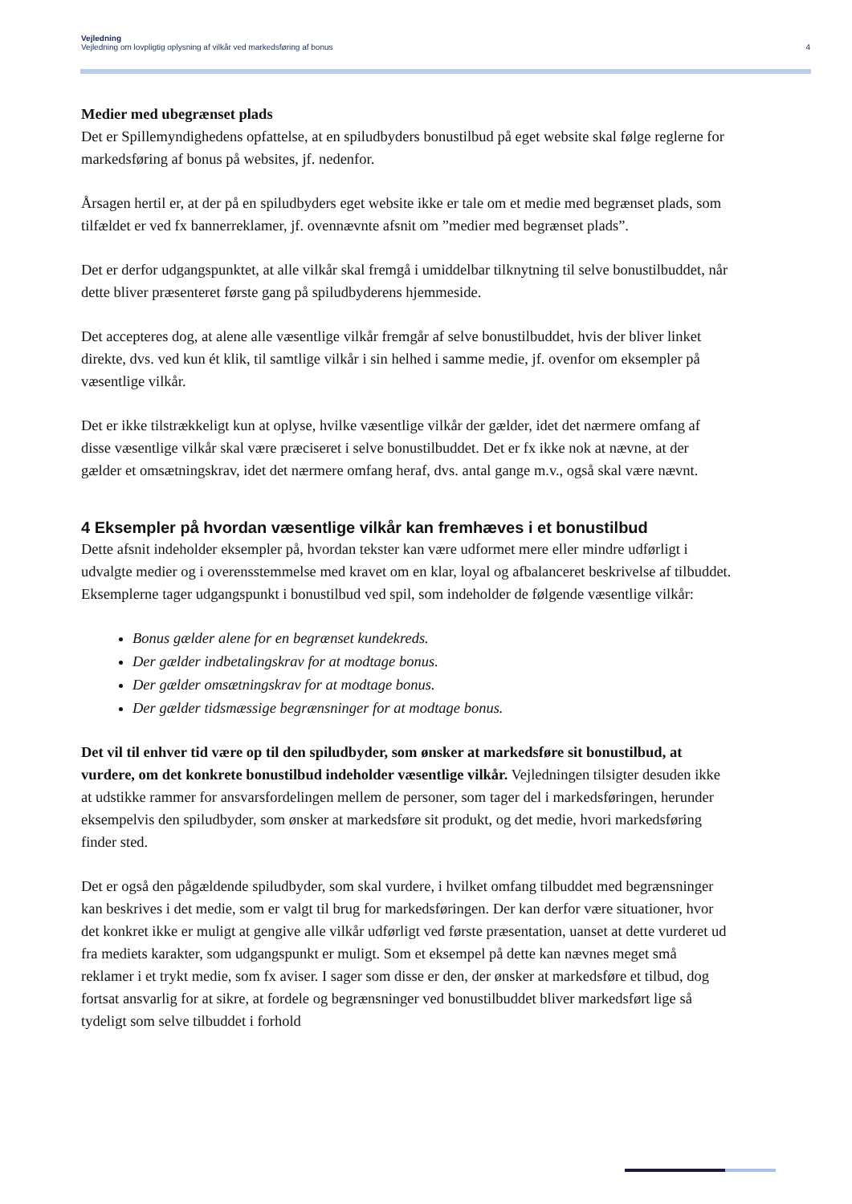Vejledning
Vejledning om lovpligtig oplysning af vilkår ved markedsføring af bonus 4
Medier med ubegrænset plads
Det er Spillemyndighedens opfattelse, at en spiludbyders bonustilbud på eget website skal følge reglerne for markedsføring af bonus på websites, jf. nedenfor.
Årsagen hertil er, at der på en spiludbyders eget website ikke er tale om et medie med begrænset plads, som tilfældet er ved fx bannerreklamer, jf. ovennævnte afsnit om ”medier med begrænset plads”.
Det er derfor udgangspunktet, at alle vilkår skal fremgå i umiddelbar tilknytning til selve bonustilbuddet, når dette bliver præsenteret første gang på spiludbyderens hjemmeside.
Det accepteres dog, at alene alle væsentlige vilkår fremgår af selve bonustilbuddet, hvis der bliver linket direkte, dvs. ved kun ét klik, til samtlige vilkår i sin helhed i samme medie, jf. ovenfor om eksempler på væsentlige vilkår.
Det er ikke tilstrækkeligt kun at oplyse, hvilke væsentlige vilkår der gælder, idet det nærmere omfang af disse væsentlige vilkår skal være præciseret i selve bonustilbuddet. Det er fx ikke nok at nævne, at der gælder et omsætningskrav, idet det nærmere omfang heraf, dvs. antal gange m.v., også skal være nævnt.
4 Eksempler på hvordan væsentlige vilkår kan fremhæves i et bonustilbud
Dette afsnit indeholder eksempler på, hvordan tekster kan være udformet mere eller mindre udførligt i udvalgte medier og i overensstemmelse med kravet om en klar, loyal og afbalanceret beskrivelse af tilbuddet. Eksemplerne tager udgangspunkt i bonustilbud ved spil, som indeholder de følgende væsentlige vilkår:
Bonus gælder alene for en begrænset kundekreds.
Der gælder indbetalingskrav for at modtage bonus.
Der gælder omsætningskrav for at modtage bonus.
Der gælder tidsmæssige begrænsninger for at modtage bonus.
Det vil til enhver tid være op til den spiludbyder, som ønsker at markedsføre sit bonustilbud, at vurdere, om det konkrete bonustilbud indeholder væsentlige vilkår. Vejledningen tilsigter desuden ikke at udstikke rammer for ansvarsfordelingen mellem de personer, som tager del i markedsføringen, herunder eksempelvis den spiludbyder, som ønsker at markedsføre sit produkt, og det medie, hvori markedsføring finder sted.
Det er også den pågældende spiludbyder, som skal vurdere, i hvilket omfang tilbuddet med begrænsninger kan beskrives i det medie, som er valgt til brug for markedsføringen. Der kan derfor være situationer, hvor det konkret ikke er muligt at gengive alle vilkår udførligt ved første præsentation, uanset at dette vurderet ud fra mediets karakter, som udgangspunkt er muligt. Som et eksempel på dette kan nævnes meget små reklamer i et trykt medie, som fx aviser. I sager som disse er den, der ønsker at markedsføre et tilbud, dog fortsat ansvarlig for at sikre, at fordele og begrænsninger ved bonustilbuddet bliver markedsført lige så tydeligt som selve tilbuddet i forhold